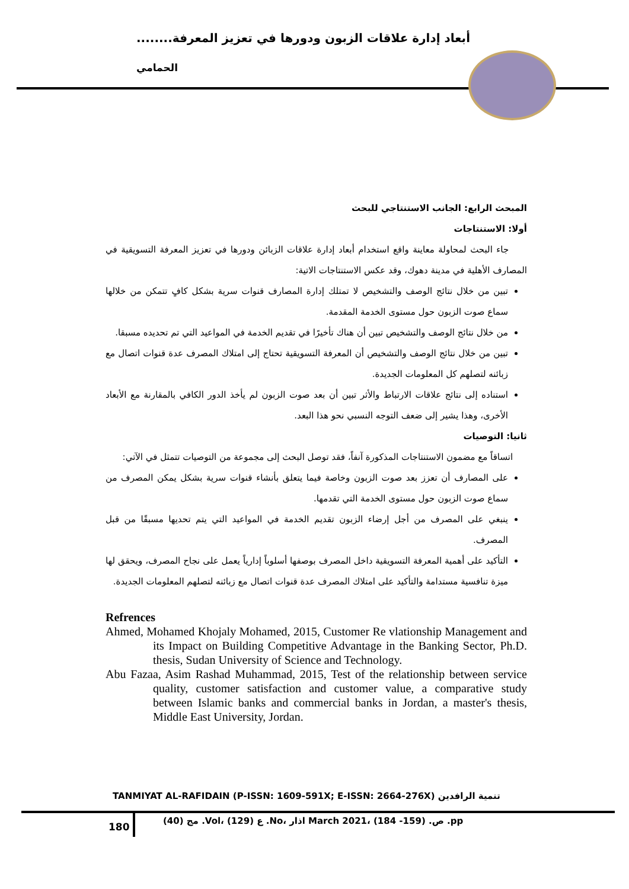أبعاد إدارة علاقات الزبون ودورها في تعزيز المعرفة........
الحمامي
المبحث الرابع: الجانب الاستنتاجي للبحث
أولا: الاستنتاجات
جاء البحث لمحاولة معاينة واقع استخدام أبعاد إدارة علاقات الزبائن ودورها في تعزيز المعرفة التسويقية في المصارف الأهلية في مدينة دهوك، وقد عكس الاستنتاجات الاتية:
تبين من خلال نتائج الوصف والتشخيص لا تمتلك إدارة المصارف قنوات سرية بشكل كافٍ تتمكن من خلالها سماع صوت الزبون حول مستوى الخدمة المقدمة.
من خلال نتائج الوصف والتشخيص تبين أن هناك تأخيرًا في تقديم الخدمة في المواعيد التي تم تحديده مسبقا.
تبين من خلال نتائج الوصف والتشخيص أن المعرفة التسويقية تحتاج إلى امتلاك المصرف عدة قنوات اتصال مع زبائنه لتصلهم كل المعلومات الجديدة.
استناده إلى نتائج علاقات الارتباط والأثر تبين أن بعد صوت الزبون لم يأخذ الدور الكافي بالمقارنة مع الأبعاد الأخرى، وهذا يشير إلى ضعف التوجه النسبي نحو هذا البعد.
ثانيا: التوصيات
اتساقاً مع مضمون الاستنتاجات المذكورة آنفاً، فقد توصل البحث إلى مجموعة من التوصيات تتمثل في الآتي:
على المصارف أن تعزز بعد صوت الزبون وخاصة فيما يتعلق بأنشاء قنوات سرية بشكل يمكن المصرف من سماع صوت الزبون حول مستوى الخدمة التي تقدمها.
ينبغي على المصرف من أجل إرضاء الزبون تقديم الخدمة في المواعيد التي يتم تحديها مسبقًا من قبل المصرف.
التأكيد على أهمية المعرفة التسويقية داخل المصرف بوصفها أسلوباً إدارياً يعمل على نجاح المصرف، ويحقق لها ميزة تنافسية مستدامة والتأكيد على امتلاك المصرف عدة قنوات اتصال مع زبائنه لتصلهم المعلومات الجديدة.
Refrences
Ahmed, Mohamed Khojaly Mohamed, 2015, Customer Re vlationship Management and its Impact on Building Competitive Advantage in the Banking Sector, Ph.D. thesis, Sudan University of Science and Technology.
Abu Fazaa, Asim Rashad Muhammad, 2015, Test of the relationship between service quality, customer satisfaction and customer value, a comparative study between Islamic banks and commercial banks in Jordan, a master's thesis, Middle East University, Jordan.
TANMIYAT AL-RAFIDAIN (P-ISSN: 1609-591X; E-ISSN: 2664-276X) تنمية الرافدين
180
مج (40) .Vol، ع (129) .No، اذار March 2021، ص. (159- 184) .pp